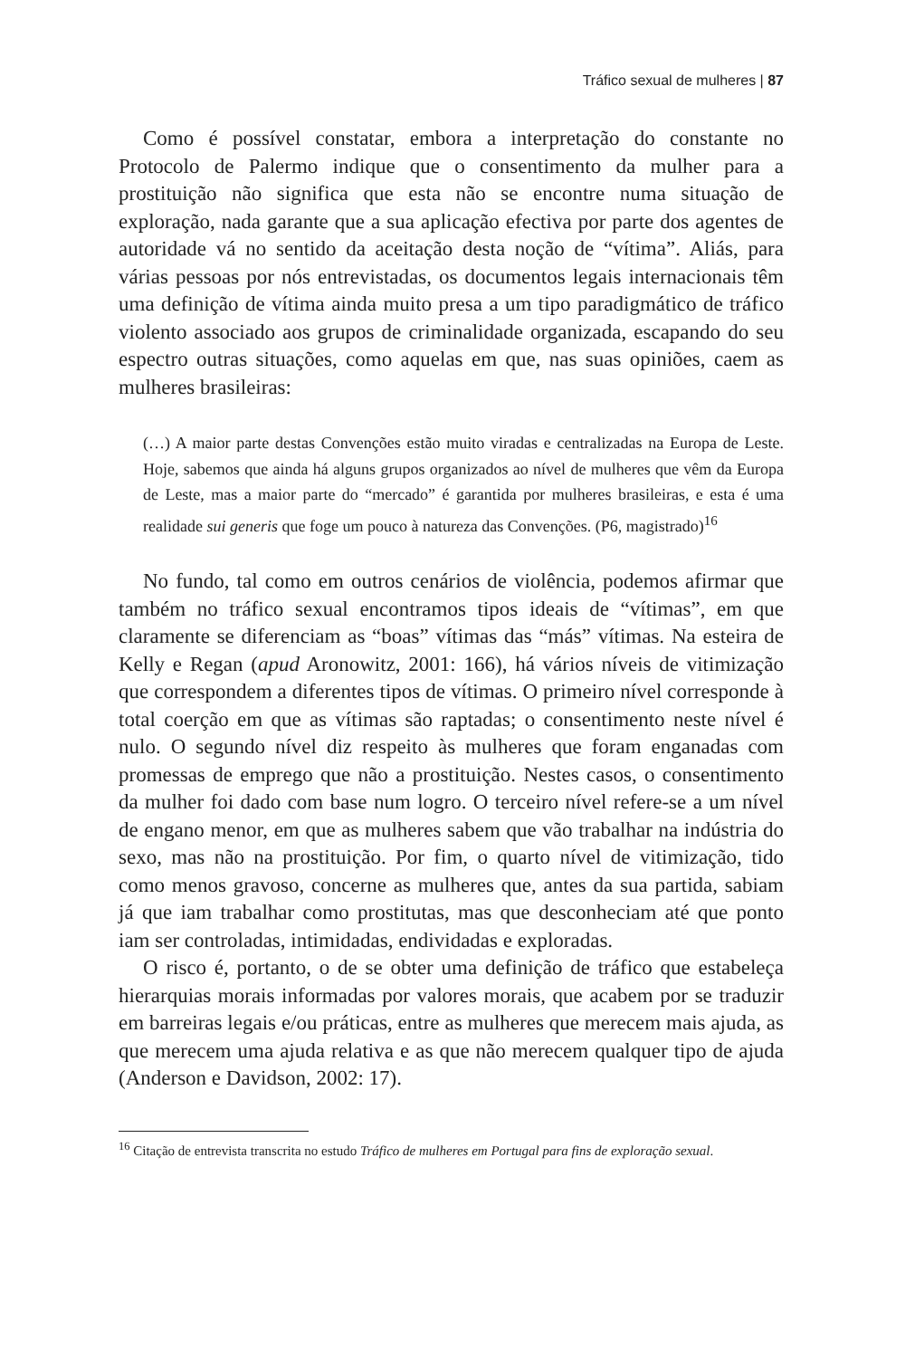Tráfico sexual de mulheres | 87
Como é possível constatar, embora a interpretação do constante no Protocolo de Palermo indique que o consentimento da mulher para a prostituição não significa que esta não se encontre numa situação de exploração, nada garante que a sua aplicação efectiva por parte dos agentes de autoridade vá no sentido da aceitação desta noção de “vítima”. Aliás, para várias pessoas por nós entrevistadas, os documentos legais internacionais têm uma definição de vítima ainda muito presa a um tipo paradigmático de tráfico violento associado aos grupos de criminalidade organizada, escapando do seu espectro outras situações, como aquelas em que, nas suas opiniões, caem as mulheres brasileiras:
(…) A maior parte destas Convenções estão muito viradas e centralizadas na Europa de Leste. Hoje, sabemos que ainda há alguns grupos organizados ao nível de mulheres que vêm da Europa de Leste, mas a maior parte do “mercado” é garantida por mulheres brasileiras, e esta é uma realidade sui generis que foge um pouco à natureza das Convenções. (P6, magistrado)<sup>16</sup>
No fundo, tal como em outros cenários de violência, podemos afirmar que também no tráfico sexual encontramos tipos ideais de “vítimas”, em que claramente se diferenciam as “boas” vítimas das “más” vítimas. Na esteira de Kelly e Regan (apud Aronowitz, 2001: 166), há vários níveis de vitimização que correspondem a diferentes tipos de vítimas. O primeiro nível corresponde à total coerção em que as vítimas são raptadas; o consentimento neste nível é nulo. O segundo nível diz respeito às mulheres que foram enganadas com promessas de emprego que não a prostituição. Nestes casos, o consentimento da mulher foi dado com base num logro. O terceiro nível refere-se a um nível de engano menor, em que as mulheres sabem que vão trabalhar na indústria do sexo, mas não na prostituição. Por fim, o quarto nível de vitimização, tido como menos gravoso, concerne as mulheres que, antes da sua partida, sabiam já que iam trabalhar como prostitutas, mas que desconheciam até que ponto iam ser controladas, intimidadas, endividadas e exploradas.
O risco é, portanto, o de se obter uma definição de tráfico que estabeleça hierarquias morais informadas por valores morais, que acabem por se traduzir em barreiras legais e/ou práticas, entre as mulheres que merecem mais ajuda, as que merecem uma ajuda relativa e as que não merecem qualquer tipo de ajuda (Anderson e Davidson, 2002: 17).
<sup>16</sup> Citação de entrevista transcrita no estudo Tráfico de mulheres em Portugal para fins de exploração sexual.